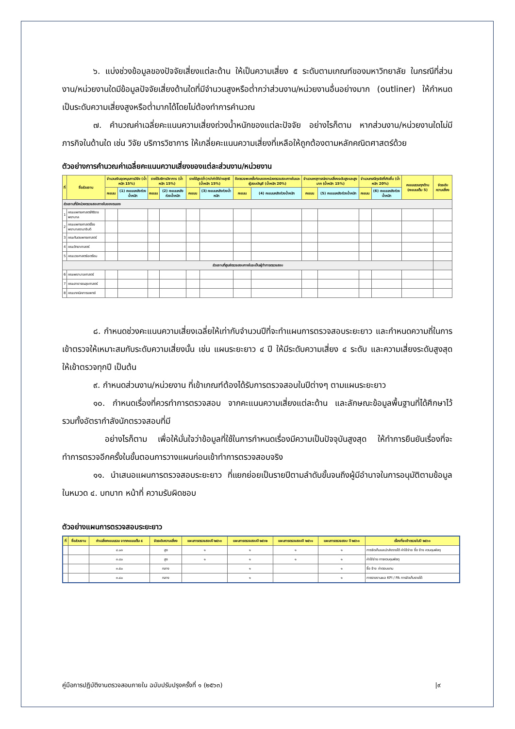๖. แบ่งช่วงข้อมูลของปัจจัยเสี่ยงแต่ละด้าน ให้เป็นความเสี่ยง ๕ ระดับตามเกณฑ์ของมหาวิทยาลัย ในกรณีที่ส่วนงาน/หน่วยงานใดมีข้อมูลปัจจัยเสี่ยงด้านใดที่มีจำนวนสูงหรือต่ำกว่าส่วนงาน/หน่วยงานอื่นอย่างมาก (outliner) ให้กำหนดเป็นระดับความเสี่ยงสูงหรือต่ำมากได้โดยไม่ต้องทำการคำนวณ
๗. คำนวณค่าเฉลี่ยคะแนนความเสี่ยงถ่วงน้ำหนักของแต่ละปัจจัย อย่างไรก็ตาม หากส่วนงาน/หน่วยงานใดไม่มีภารกิจในด้านใด เช่น วิจัย บริการวิชาการ ให้เกลี่ยคะแนนความเสี่ยงที่เหลือให้ถูกต้องตามหลักคณิตศาสตร์ด้วย
ตัวอย่างการคำนวณค่าเฉลี่ยคะแนนความเสี่ยงของแต่ละส่วนงาน/หน่วยงาน
| ที่ | ชื่อส่วนงาน | จำนวนเงินอุดหนุนการวิจัย (น้ำหนัก 15%) | | รายได้บริการวิชาการ (น้ำหนัก 15%) | | รายได้สูง(ต่ำ)กว่าค่าใช้จ่ายสุทธิ (น้ำหนัก 15%) | | ข้อตรวจพบครั้งก่อนของหน่วยตรวจสอบภายในและผู้สอบบัญชี (น้ำหนัก 20%) | | จำนวนเหตุการณ์ความเสี่ยงระดับสูงและสูงมาก (น้ำหนัก 15%) | | จำนวนกรณีทุจริตที่เกิดขึ้น (น้ำหนัก 20%) | | คะแนนรวมทุกด้าน (คะแนนเต็ม 5) | จัดระดับความเสี่ยง |
| --- | --- | --- | --- | --- | --- | --- | --- | --- | --- | --- | --- | --- | --- | --- | --- |
| | | คะแนน | (1) คะแนนหลังถ่วงน้ำหนัก | คะแนน | (2) คะแนนหลังถ่วงน้ำหนัก | คะแนน | (3) คะแนนหลังถ่วงน้ำหนัก | คะแนน | (4) คะแนนหลังถ่วงน้ำหนัก | คะแนน | (5) คะแนนหลังถ่วงน้ำหนัก | คะแนน | (6) คะแนนหลังถ่วงน้ำหนัก | | |
| ส่วนงานที่มีหน่วยตรวจสอบภายในของตนเอง | | | | | | | | | | | | | | | |
| 1 | คณะแพทยศาสตร์ศิริราชพยาบาล | | | | | | | | | | | | | | |
| 2 | คณะแพทยศาสตร์โรงพยาบาลรามาธิบดี | | | | | | | | | | | | | | |
| 3 | คณะทันตแพทยศาสตร์ | | | | | | | | | | | | | | |
| 4 | คณะวิทยาศาสตร์ | | | | | | | | | | | | | | |
| 5 | คณะเวชศาสตร์เขตร้อน | | | | | | | | | | | | | | |
| ส่วนงานที่ศูนย์ตรวจสอบภายในจะเป็นผู้ทำการตรวจสอบ | | | | | | | | | | | | | | | |
| 6 | คณะพยาบาลศาสตร์ | | | | | | | | | | | | | | |
| 7 | คณะสาธารณสุขศาสตร์ | | | | | | | | | | | | | | |
| 8 | คณะเทคนิคการแพทย์ | | | | | | | | | | | | | | |
๘. กำหนดช่วงคะแนนความเสี่ยงเฉลี่ยให้เท่ากับจำนวนปีที่จะทำแผนการตรวจสอบระยะยาว และกำหนดความถี่ในการเข้าตรวจให้เหมาะสมกับระดับความเสี่ยงนั้น เช่น แผนระยะยาว ๔ ปี ให้มีระดับความเสี่ยง ๔ ระดับ และความเสี่ยงระดับสูงสุด ให้เข้าตรวจทุกปี เป็นต้น
๙. กำหนดส่วนงาน/หน่วยงาน ที่เข้าเกณฑ์ต้องได้รับการตรวจสอบในปีต่างๆ ตามแผนระยะยาว
๑๐. กำหนดเรื่องที่ควรทำการตรวจสอบ จากคะแนนความเสี่ยงแต่ละด้าน และลักษณะข้อมูลพื้นฐานที่ได้ศึกษาไว้ รวมทั้งอัตรากำลังนักตรวจสอบที่มี
อย่างไรก็ตาม เพื่อให้มั่นใจว่าข้อมูลที่ใช้ในการกำหนดเรื่องมีความเป็นปัจจุบันสูงสุด ให้ทำการยืนยันเรื่องที่จะทำการตรวจอีกครั้งในขั้นตอนการวางแผนก่อนเข้าทำการตรวจสอบจริง
๑๑. นำเสนอแผนการตรวจสอบระยะยาว ที่แยกย่อยเป็นรายปีตามลำดับขั้นจนถึงผู้มีอำนาจในการอนุมัติตามข้อมูลในหมวด ๔. บทบาท หน้าที่ ความรับผิดชอบ
ตัวอย่างแผนการตรวจสอบระยะยาว
| ที่ | ชื่อส่วนงาน | ค่าเฉลี่ยคะแนนรวม จากคะแนนเต็ม ๕ | จัดระดับความเสี่ยง | แผนการตรวจสอบปี ๒๕๖๓ | แผนการตรวจสอบปี ๒๕๖๒ | แผนการตรวจสอบปี ๒๕๖๑ | แผนการตรวจสอบ ปี ๒๕๖๐ | เรื่องที่จะเข้าตรวจในปี ๒๕๖๐ |
| --- | --- | --- | --- | --- | --- | --- | --- | --- |
| | | ๔.๐๓ | สูง | ๑ | ๑ | ๑ | ๑ | การจัดเก็บและนำส่งรายได้ ค่าใช้จ่าย ซื้อ จ้าง ควบคุมพัสดุ |
| | | ๓.๘๐ | สูง | ๑ | ๑ | ๑ | ๑ | ค่าใช้จ่าย การควบคุมพัสดุ |
| | | ๓.๕๐ | กลาง | | ๑ | | ๑ | ซื้อ จ้าง ค่าตอบแทน |
| | | ๓.๔๐ | กลาง | | ๑ | | ๑ | การรายงานผล KPI / PA การจัดเก็บรายได้ |
คู่มือการปฏิบัติงานตรวจสอบภายใน ฉบับปรับปรุงครั้งที่ ๑ (๒๕๖๓) |๙